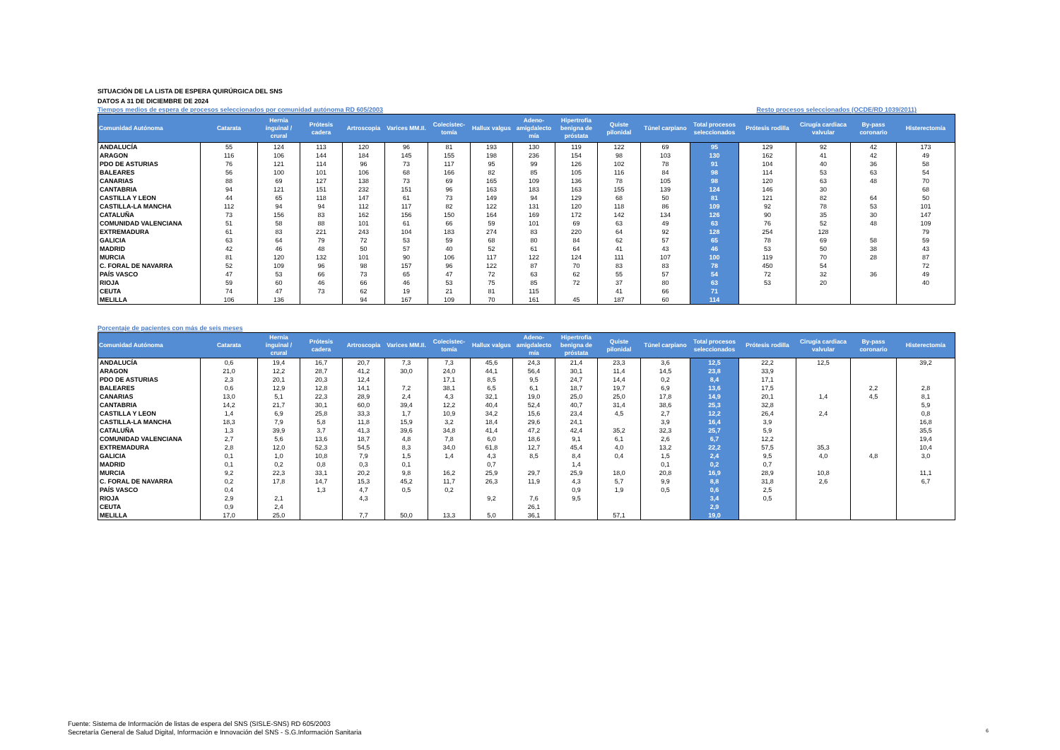SITUACIÓN DE LA LISTA DE ESPERA QUIRÚRGICA DEL SNS
DATOS A 31 DE DICIEMBRE DE 2024
Tiempos medios de espera de procesos seleccionados por comunidad autónoma RD 605/2003 Resto procesos seleccionados (OCDE/RD 1039/2011)
| Comunidad Autónoma | Catarata | Hernia inguinal / crural | Prótesis cadera | Artroscopia | Varices MM.II. | Colecistec-tomía | Hallux valgus | Adeno-amigdalecto mía | Hipertrofia benigna de próstata | Quiste pilonidal | Túnel carpiano | Total procesos seleccionados | Prótesis rodilla | Cirugía cardiaca valvular | By-pass coronario | Histerectomía |
| --- | --- | --- | --- | --- | --- | --- | --- | --- | --- | --- | --- | --- | --- | --- | --- | --- |
| ANDALUCÍA | 55 | 124 | 113 | 120 | 96 | 81 | 193 | 130 | 119 | 122 | 69 | 95 | 129 | 92 | 42 | 173 |
| ARAGON | 116 | 106 | 144 | 184 | 145 | 155 | 198 | 236 | 154 | 98 | 103 | 130 | 162 | 41 | 42 | 49 |
| PDO DE ASTURIAS | 76 | 121 | 114 | 96 | 73 | 117 | 95 | 99 | 126 | 102 | 78 | 91 | 104 | 40 | 36 | 58 |
| BALEARES | 56 | 100 | 101 | 106 | 68 | 166 | 82 | 85 | 105 | 116 | 84 | 98 | 114 | 53 | 63 | 54 |
| CANARIAS | 88 | 69 | 127 | 138 | 73 | 69 | 165 | 109 | 136 | 78 | 105 | 98 | 120 | 63 | 48 | 70 |
| CANTABRIA | 94 | 121 | 151 | 232 | 151 | 96 | 163 | 183 | 163 | 155 | 139 | 124 | 146 | 30 | | 68 |
| CASTILLA Y LEON | 44 | 65 | 118 | 147 | 61 | 73 | 149 | 94 | 129 | 68 | 50 | 81 | 121 | 82 | 64 | 50 |
| CASTILLA-LA MANCHA | 112 | 94 | 94 | 112 | 117 | 82 | 122 | 131 | 120 | 118 | 86 | 109 | 92 | 78 | 53 | 101 |
| CATALUÑA | 73 | 156 | 83 | 162 | 156 | 150 | 164 | 169 | 172 | 142 | 134 | 126 | 90 | 35 | 30 | 147 |
| COMUNIDAD VALENCIANA | 51 | 58 | 88 | 101 | 61 | 66 | 59 | 101 | 69 | 63 | 49 | 63 | 76 | 52 | 48 | 109 |
| EXTREMADURA | 61 | 83 | 221 | 243 | 104 | 183 | 274 | 83 | 220 | 64 | 92 | 128 | 254 | 128 | | 79 |
| GALICIA | 63 | 64 | 79 | 72 | 53 | 59 | 68 | 80 | 84 | 62 | 57 | 65 | 78 | 69 | 58 | 59 |
| MADRID | 42 | 46 | 48 | 50 | 57 | 40 | 52 | 61 | 64 | 41 | 43 | 46 | 53 | 50 | 38 | 43 |
| MURCIA | 81 | 120 | 132 | 101 | 90 | 106 | 117 | 122 | 124 | 111 | 107 | 100 | 119 | 70 | 28 | 87 |
| C. FORAL DE NAVARRA | 52 | 109 | 96 | 98 | 157 | 96 | 122 | 87 | 70 | 83 | 83 | 78 | 450 | 54 | | 72 |
| PAÍS VASCO | 47 | 53 | 66 | 73 | 65 | 47 | 72 | 63 | 62 | 55 | 57 | 54 | 72 | 32 | 36 | 49 |
| RIOJA | 59 | 60 | 46 | 66 | 46 | 53 | 75 | 85 | 72 | 37 | 80 | 63 | 53 | 20 | | 40 |
| CEUTA | 74 | 47 | 73 | 62 | 19 | 21 | 81 | 115 | | 41 | 66 | 71 | | | | |
| MELILLA | 106 | 136 | | 94 | 167 | 109 | 70 | 161 | 45 | 187 | 60 | 114 | | | | |
Porcentaje de pacientes con más de seis meses
| Comunidad Autónoma | Catarata | Hernia inguinal / crural | Prótesis cadera | Artroscopia | Varices MM.II. | Colecistec-tomía | Hallux valgus | Adeno-amigdalecto mía | Hipertrofia benigna de próstata | Quiste pilonidal | Túnel carpiano | Total procesos seleccionados | Prótesis rodilla | Cirugía cardiaca valvular | By-pass coronario | Histerectomía |
| --- | --- | --- | --- | --- | --- | --- | --- | --- | --- | --- | --- | --- | --- | --- | --- | --- |
| ANDALUCÍA | 0,6 | 19,4 | 16,7 | 20,7 | 7,3 | 7,3 | 45,6 | 24,3 | 21,4 | 23,3 | 3,6 | 12,5 | 22,2 | 12,5 | | 39,2 |
| ARAGON | 21,0 | 12,2 | 28,7 | 41,2 | 30,0 | 24,0 | 44,1 | 56,4 | 30,1 | 11,4 | 14,5 | 23,8 | 33,9 | | | |
| PDO DE ASTURIAS | 2,3 | 20,1 | 20,3 | 12,4 | | 17,1 | 8,5 | 9,5 | 24,7 | 14,4 | 0,2 | 8,4 | 17,1 | | | |
| BALEARES | 0,6 | 12,9 | 12,8 | 14,1 | 7,2 | 38,1 | 6,5 | 6,1 | 18,7 | 19,7 | 6,9 | 13,6 | 17,5 | | 2,2 | 2,8 |
| CANARIAS | 13,0 | 5,1 | 22,3 | 28,9 | 2,4 | 4,3 | 32,1 | 19,0 | 25,0 | 25,0 | 17,8 | 14,9 | 20,1 | 1,4 | 4,5 | 8,1 |
| CANTABRIA | 14,2 | 21,7 | 30,1 | 60,0 | 39,4 | 12,2 | 40,4 | 52,4 | 40,7 | 31,4 | 38,6 | 25,3 | 32,8 | | | 5,9 |
| CASTILLA Y LEON | 1,4 | 6,9 | 25,8 | 33,3 | 1,7 | 10,9 | 34,2 | 15,6 | 23,4 | 4,5 | 2,7 | 12,2 | 26,4 | 2,4 | | 0,8 |
| CASTILLA-LA MANCHA | 18,3 | 7,9 | 5,8 | 11,8 | 15,9 | 3,2 | 18,4 | 29,6 | 24,1 | | 3,9 | 16,4 | 3,9 | | | 16,8 |
| CATALUÑA | 1,3 | 39,9 | 3,7 | 41,3 | 39,6 | 34,8 | 41,4 | 47,2 | 42,4 | 35,2 | 32,3 | 25,7 | 5,9 | | | 35,5 |
| COMUNIDAD VALENCIANA | 2,7 | 5,6 | 13,6 | 18,7 | 4,8 | 7,8 | 6,0 | 18,6 | 9,1 | 6,1 | 2,6 | 6,7 | 12,2 | | | 19,4 |
| EXTREMADURA | 2,8 | 12,0 | 52,3 | 54,5 | 8,3 | 34,0 | 61,8 | 12,7 | 45,4 | 4,0 | 13,2 | 22,2 | 57,5 | 35,3 | | 10,4 |
| GALICIA | 0,1 | 1,0 | 10,8 | 7,9 | 1,5 | 1,4 | 4,3 | 8,5 | 8,4 | 0,4 | 1,5 | 2,4 | 9,5 | 4,0 | 4,8 | 3,0 |
| MADRID | 0,1 | 0,2 | 0,8 | 0,3 | 0,1 | | 0,7 | | 1,4 | | 0,1 | 0,2 | 0,7 | | | |
| MURCIA | 9,2 | 22,3 | 33,1 | 20,2 | 9,8 | 16,2 | 25,9 | 29,7 | 25,9 | 18,0 | 20,8 | 16,9 | 28,9 | 10,8 | | 11,1 |
| C. FORAL DE NAVARRA | 0,2 | 17,8 | 14,7 | 15,3 | 45,2 | 11,7 | 26,3 | 11,9 | 4,3 | 5,7 | 9,9 | 8,8 | 31,8 | 2,6 | | 6,7 |
| PAÍS VASCO | 0,4 | | 1,3 | 4,7 | 0,5 | 0,2 | | | 0,9 | 1,9 | 0,5 | 0,6 | 2,5 | | | |
| RIOJA | 2,9 | 2,1 | | 4,3 | | | 9,2 | 7,6 | 9,5 | | | 3,4 | 0,5 | | | |
| CEUTA | 0,9 | 2,4 | | | | | | 26,1 | | | | 2,9 | | | | |
| MELILLA | 17,0 | 25,0 | | 7,7 | 50,0 | 13,3 | 5,0 | 36,1 | | 57,1 | | 19,0 | | | | |
Fuente: Sistema de Información de listas de espera del SNS (SISLE-SNS) RD 605/2003
Secretaría General de Salud Digital, Información e Innovación del SNS - S.G.Información Sanitaria
6